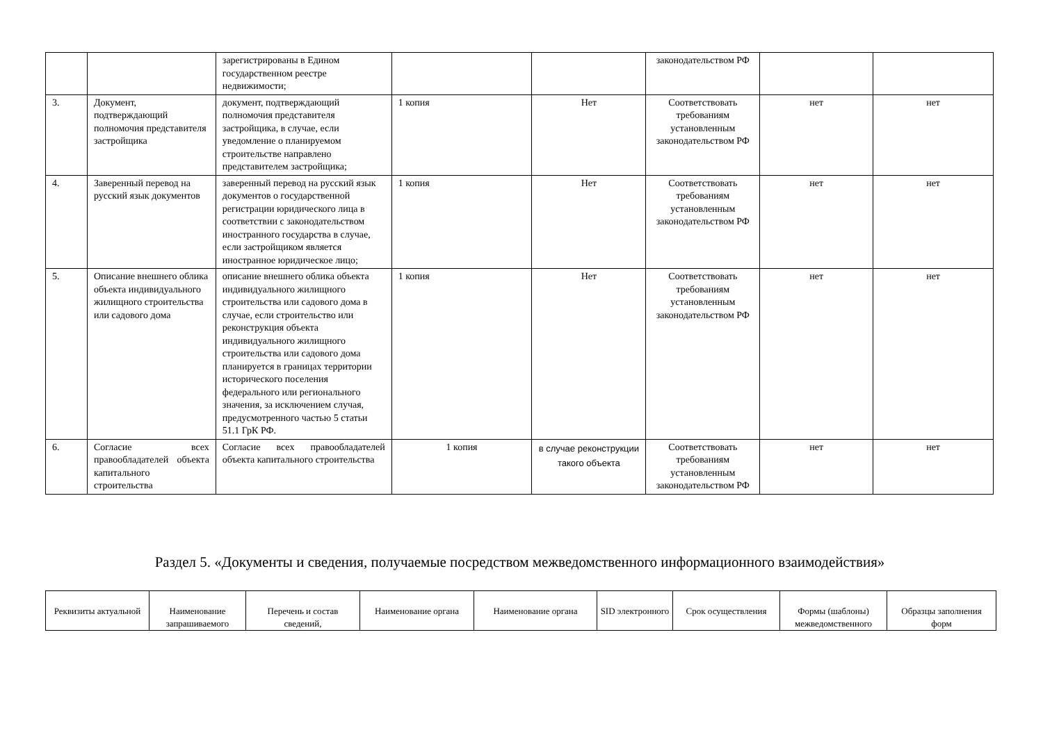| | | зарегистрированы в Едином государственном реестре недвижимости; | | | законодательством РФ | | |
| 3. | Документ, подтверждающий полномочия представителя застройщика | документ, подтверждающий полномочия представителя застройщика, в случае, если уведомление о планируемом строительстве направлено представителем застройщика; | 1 копия | Нет | Соответствовать требованиям установленным законодательством РФ | нет | нет |
| 4. | Заверенный перевод на русский язык документов | заверенный перевод на русский язык документов о государственной регистрации юридического лица в соответствии с законодательством иностранного государства в случае, если застройщиком является иностранное юридическое лицо; | 1 копия | Нет | Соответствовать требованиям установленным законодательством РФ | нет | нет |
| 5. | Описание внешнего облика объекта индивидуального жилищного строительства или садового дома | описание внешнего облика объекта индивидуального жилищного строительства или садового дома в случае, если строительство или реконструкция объекта индивидуального жилищного строительства или садового дома планируется в границах территории исторического поселения федерального или регионального значения, за исключением случая, предусмотренного частью 5 статьи 51.1 ГрК РФ. | 1 копия | Нет | Соответствовать требованиям установленным законодательством РФ | нет | нет |
| 6. | Согласие всех правообладателей объекта капитального строительства | Согласие всех правообладателей объекта капитального строительства | 1 копия | в случае реконструкции такого объекта | Соответствовать требованиям установленным законодательством РФ | нет | нет |
Раздел 5. «Документы и сведения, получаемые посредством межведомственного информационного взаимодействия»
| Реквизиты актуальной | Наименование запрашиваемого | Перечень и состав сведений, | Наименование органа | Наименование органа | SID электронного | Срок осуществления | Формы (шаблоны) межведомственного | Образцы заполнения форм |
| --- | --- | --- | --- | --- | --- | --- | --- | --- |